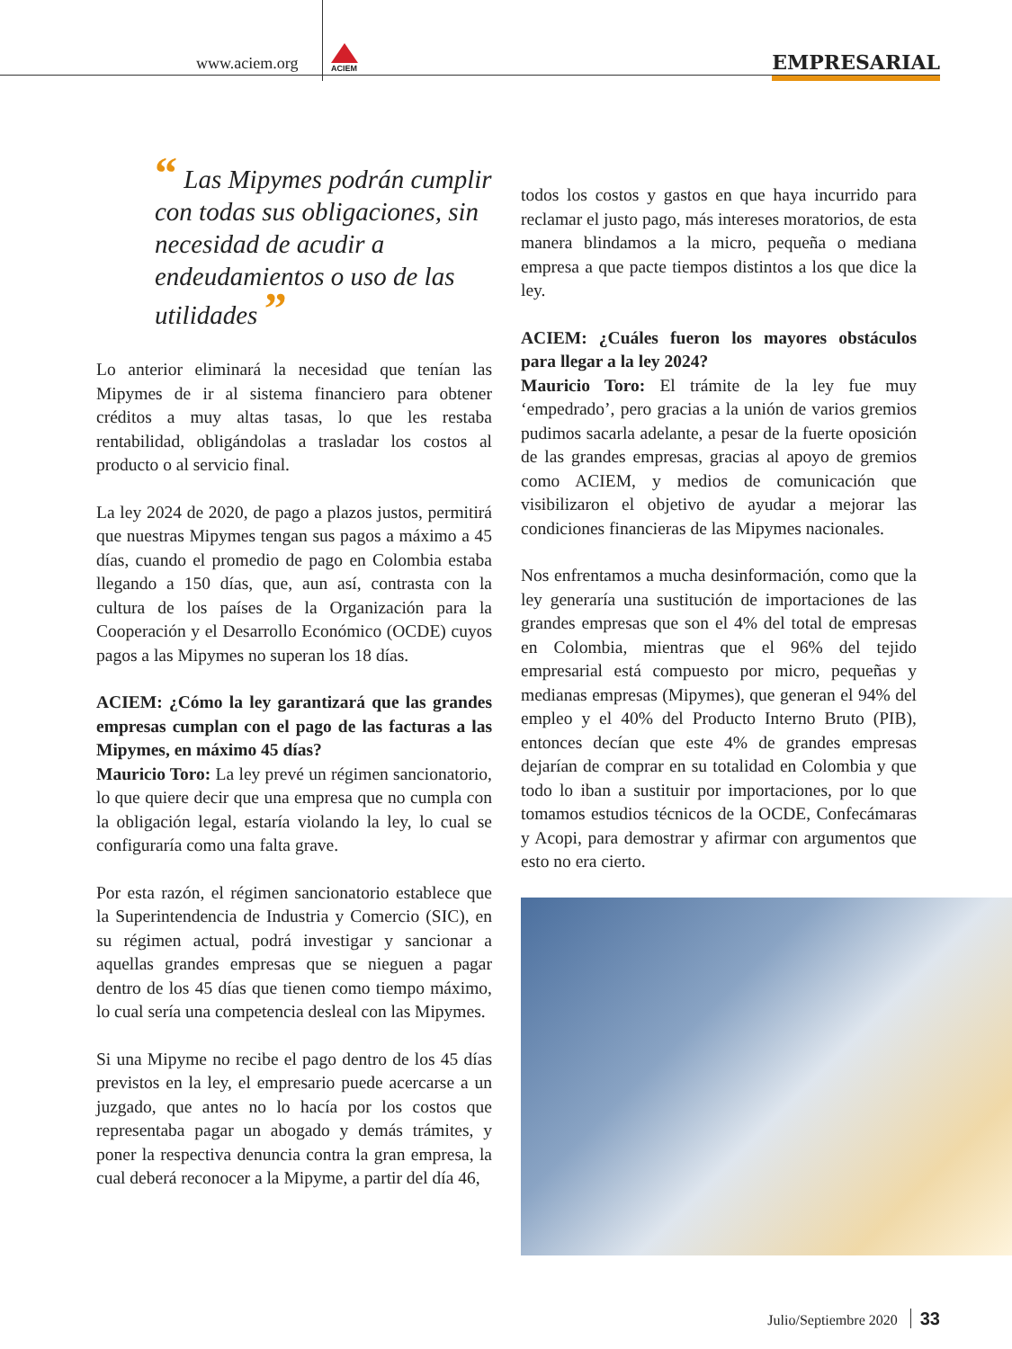www.aciem.org
ACIEM
EMPRESARIAL
“ Las Mipymes podrán cumplir con todas sus obligaciones, sin necesidad de acudir a endeudamientos o uso de las utilidades ”
Lo anterior eliminará la necesidad que tenían las Mipymes de ir al sistema financiero para obtener créditos a muy altas tasas, lo que les restaba rentabilidad, obligándolas a trasladar los costos al producto o al servicio final.
La ley 2024 de 2020, de pago a plazos justos, permitirá que nuestras Mipymes tengan sus pagos a máximo a 45 días, cuando el promedio de pago en Colombia estaba llegando a 150 días, que, aun así, contrasta con la cultura de los países de la Organización para la Cooperación y el Desarrollo Económico (OCDE) cuyos pagos a las Mipymes no superan los 18 días.
ACIEM: ¿Cómo la ley garantizará que las grandes empresas cumplan con el pago de las facturas a las Mipymes, en máximo 45 días?
Mauricio Toro: La ley prevé un régimen sancionatorio, lo que quiere decir que una empresa que no cumpla con la obligación legal, estaría violando la ley, lo cual se configuraría como una falta grave.
Por esta razón, el régimen sancionatorio establece que la Superintendencia de Industria y Comercio (SIC), en su régimen actual, podrá investigar y sancionar a aquellas grandes empresas que se nieguen a pagar dentro de los 45 días que tienen como tiempo máximo, lo cual sería una competencia desleal con las Mipymes.
Si una Mipyme no recibe el pago dentro de los 45 días previstos en la ley, el empresario puede acercarse a un juzgado, que antes no lo hacía por los costos que representaba pagar un abogado y demás trámites, y poner la respectiva denuncia contra la gran empresa, la cual deberá reconocer a la Mipyme, a partir del día 46,
todos los costos y gastos en que haya incurrido para reclamar el justo pago, más intereses moratorios, de esta manera blindamos a la micro, pequeña o mediana empresa a que pacte tiempos distintos a los que dice la ley.
ACIEM: ¿Cuáles fueron los mayores obstáculos para llegar a la ley 2024?
Mauricio Toro: El trámite de la ley fue muy ‘empedrado’, pero gracias a la unión de varios gremios pudimos sacarla adelante, a pesar de la fuerte oposición de las grandes empresas, gracias al apoyo de gremios como ACIEM, y medios de comunicación que visibilizaron el objetivo de ayudar a mejorar las condiciones financieras de las Mipymes nacionales.
Nos enfrentamos a mucha desinformación, como que la ley generaría una sustitución de importaciones de las grandes empresas que son el 4% del total de empresas en Colombia, mientras que el 96% del tejido empresarial está compuesto por micro, pequeñas y medianas empresas (Mipymes), que generan el 94% del empleo y el 40% del Producto Interno Bruto (PIB), entonces decían que este 4% de grandes empresas dejarían de comprar en su totalidad en Colombia y que todo lo iban a sustituir por importaciones, por lo que tomamos estudios técnicos de la OCDE, Confecámaras y Acopi, para demostrar y afirmar con argumentos que esto no era cierto.
Julio/Septiembre 2020 33